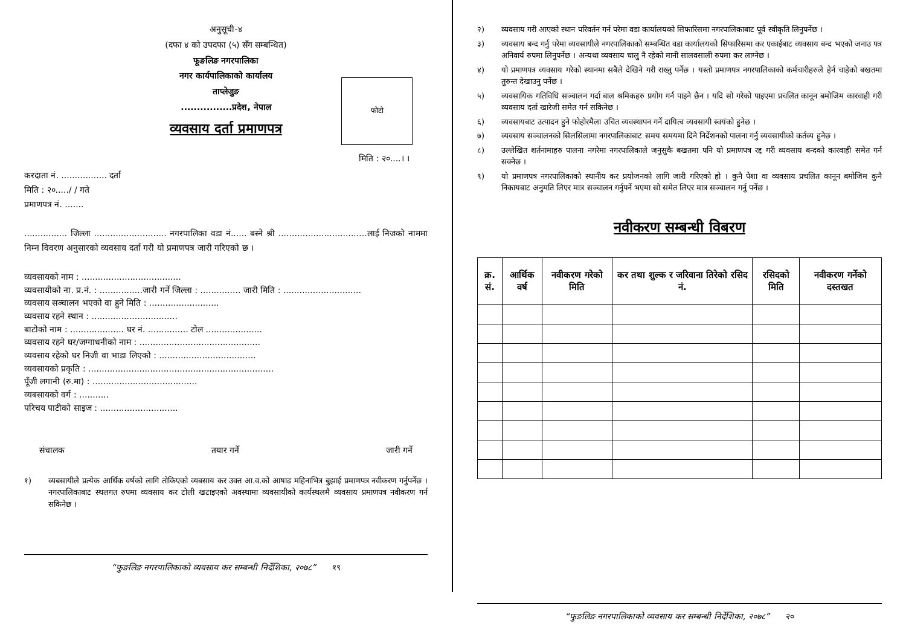अनुसूची-४
(दफा ४ को उपदफा (५) सँग सम्बन्धित)
फूङलिङ नगरपालिका
नगर कार्यपालिकाको कार्यालय
ताप्लेजुङ
................प्रदेश, नेपाल
व्यवसाय दर्ता प्रमाणपत्र
फोटो
मिति : २०....। ।
करदाता नं. ................. दर्ता
मिति : २०...../ / गते
प्रमाणपत्र नं. .......
................ जिल्ला ........................... नगरपालिका वडा नं...... बस्ने श्री .................................लाई निजको नाममा निम्न विवरण अनुसारको व्यवसाय दर्ता गरी यो प्रमाणपत्र जारी गरिएको छ ।
व्यवसायको नाम : .....................................
व्यवसायीको ना. प्र.नं. : ................जारी गर्ने जिल्ला : ............... जारी मिति : .............................
व्यवसाय सञ्चालन भएको वा हुने मिति : ..........................
व्यवसाय रहने स्थान : ................................
बाटोको नाम : .................... घर नं. ............... टोल .....................
व्यवसाय रहने घर/जग्गाधनीको नाम : .............................................
व्यवसाय रहेको घर निजी वा भाडा लिएको : ....................................
व्यवसायको प्रकृति : .....................................................................
पूँजी लगानी (रु.मा) : .......................................
व्यबसायको वर्ग : ...........
परिचय पाटीको साइज : .............................
संचालक तयार गर्ने जारी गर्ने
१) व्यबसायीले प्रत्येक आर्थिक वर्षको लागि तोकिएको व्यबसाय कर उक्त आ.व.को आषाढ महिनाभित्र बुझाई प्रमाणपत्र नवीकरण गर्नुपर्नेछ । नगरपालिकाबाट स्थलगत रुपमा व्यवसाय कर टोली खटाइएको अवस्थामा व्यवसायीको कार्यस्थलमै व्यवसाय प्रमाणपत्र नवीकरण गर्न सकिनेछ ।
“फुङलिङ नगरपालिकाको व्यवसाय कर सम्बन्धी निर्देशिका, २०७८” १९
२) व्यवसाय गरी आएको स्थान परिवर्तन गर्न परेमा वडा कार्यालयको सिफारिसमा नगरपालिकाबाट पूर्व स्वीकृति लिनुपर्नेछ ।
३) व्यवसाय बन्द गर्नु परेमा व्यवसायीले नगरपालिकाको सम्बन्धित वडा कार्यालयको सिफारिसमा कर एकाईबाट व्यवसाय बन्द भएको जनाउ पत्र अनिवार्य रुपमा लिनुपर्नेछ । अन्यथा व्यवसाय चालु नै रहेको मानी सालवसाली रुपमा कर लाग्नेछ ।
४) यो प्रमाणपत्र व्यवसाय गरेको स्थानमा सबैले देखिने गरी राख्नु पर्नेछ । यस्तो प्रमाणपत्र नगरपालिकाको कर्मचारीहरुले हेर्न चाहेको बखतमा तुरुन्त देखाउनु पर्नेछ ।
५) व्यवसायिक गतिविधि सञ्चालन गर्दा बाल श्रमिकहरु प्रयोग गर्न पाइने छैन । यदि सो गरेको पाइएमा प्रचलित कानून बमोजिम कारवाही गरी व्यवसाय दर्ता खारेजी समेत गर्न सकिनेछ ।
६) व्यवसायबाट उत्पादन हुने फोहोरमैला उचित व्यवस्थापन गर्ने दायित्व व्यवसायी स्वयंको हुनेछ ।
७) व्यवसाय सञ्चालनको सिलसिलामा नगरपालिकाबाट समय समयमा दिने निर्देशनको पालना गर्नु व्यवसायीको कर्तव्य हुनेछ ।
८) उल्लेखित शर्तनामाहरु पालना नगरेमा नगरपालिकाले जनुसुकै बखतमा पनि यो प्रमाणपत्र रद्द गरी व्यवसाय बन्दको कारवाही समेत गर्न सक्नेछ ।
९) यो प्रमाणपत्र नगरपालिकाको स्थानीय कर प्रयोजनको लागि जारी गरिएको हो । कुनै पेशा वा व्यवसाय प्रचलित कानून बमोजिम कुनै निकायबाट अनुमति लिएर मात्र सञ्चालन गर्नुपर्ने भएमा सो समेत लिएर मात्र सञ्चालन गर्नु पर्नेछ ।
नवीकरण सम्बन्धी विबरण
| क्र. सं. | आर्थिक वर्ष | नवीकरण गरेको मिति | कर तथा शुल्क र जरिवाना तिरेको रसिद नं. | रसिदको मिति | नवीकरण गर्नेको दस्तखत |
| --- | --- | --- | --- | --- | --- |
“फुङलिङ नगरपालिकाको व्यवसाय कर सम्बन्धी निर्देशिका, २०७८” २०